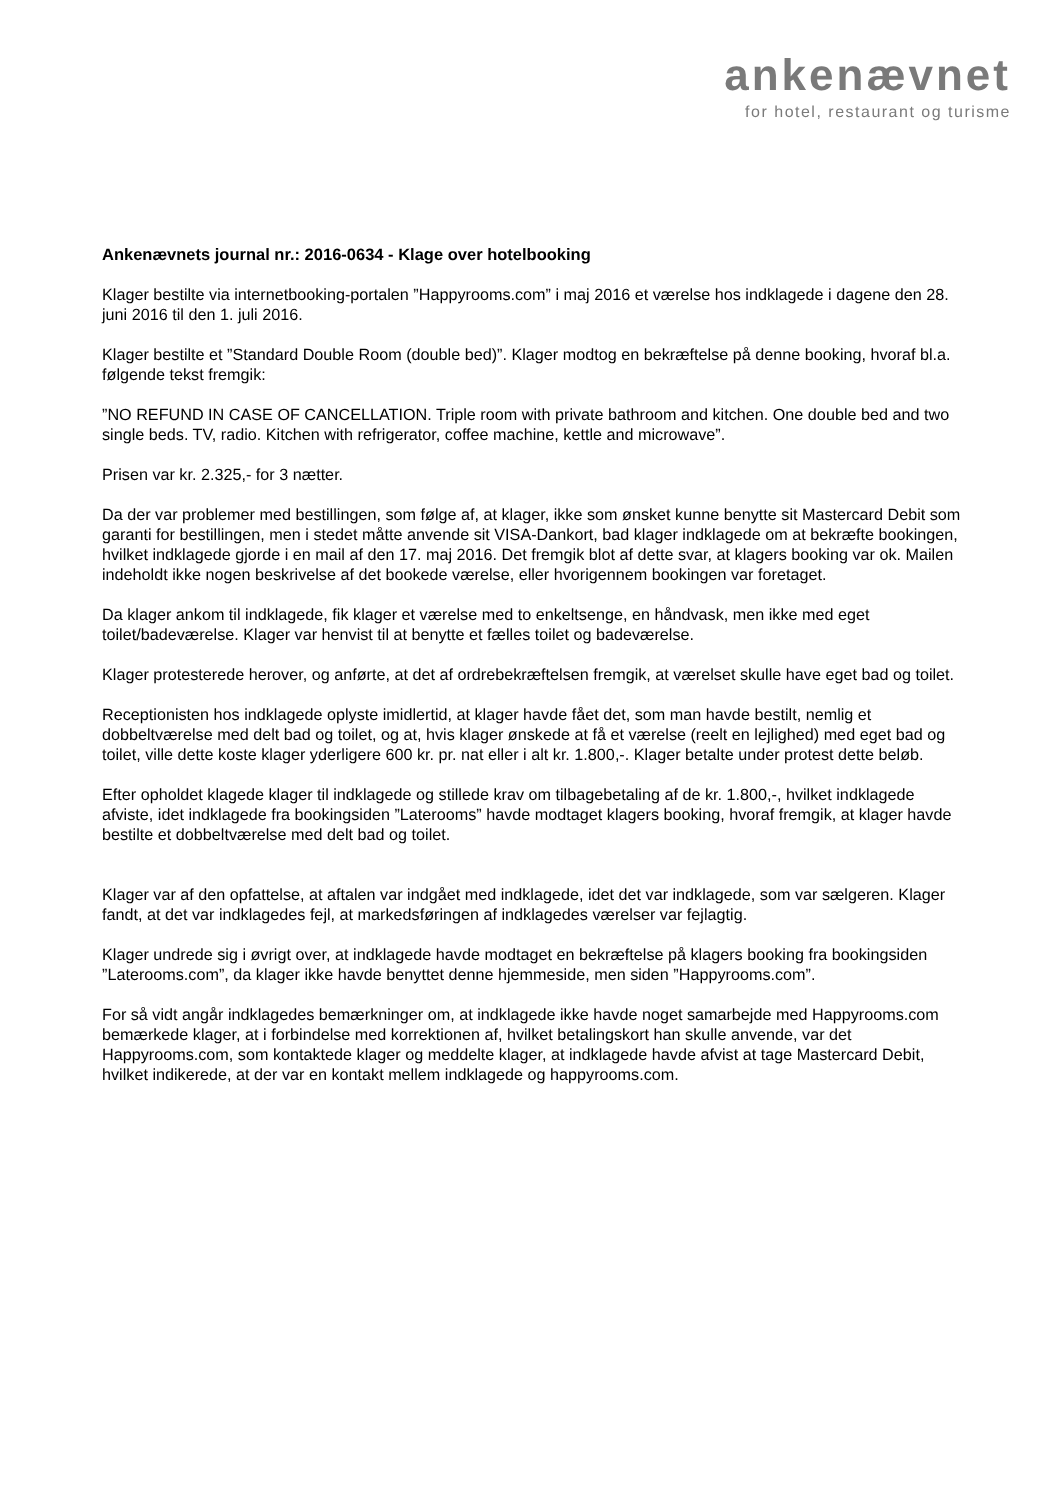ankenævnet
for hotel, restaurant og turisme
Ankenævnets journal nr.: 2016-0634 - Klage over hotelbooking
Klager bestilte via internetbooking-portalen ”Happyrooms.com” i maj 2016 et værelse hos indklagede i dagene den 28. juni 2016 til den 1. juli 2016.
Klager bestilte et ”Standard Double Room (double bed)”. Klager modtog en bekræftelse på denne booking, hvoraf bl.a. følgende tekst fremgik:
”NO REFUND IN CASE OF CANCELLATION. Triple room with private bathroom and kitchen. One double bed and two single beds. TV, radio. Kitchen with refrigerator, coffee machine, kettle and microwave”.
Prisen var kr. 2.325,- for 3 nætter.
Da der var problemer med bestillingen, som følge af, at klager, ikke som ønsket kunne benytte sit Mastercard Debit som garanti for bestillingen, men i stedet måtte anvende sit VISA-Dankort, bad klager indklagede om at bekræfte bookingen, hvilket indklagede gjorde i en mail af den 17. maj 2016. Det fremgik blot af dette svar, at klagers booking var ok. Mailen indeholdt ikke nogen beskrivelse af det bookede værelse, eller hvorigennem bookingen var foretaget.
Da klager ankom til indklagede, fik klager et værelse med to enkeltsenge, en håndvask, men ikke med eget toilet/badeværelse. Klager var henvist til at benytte et fælles toilet og badeværelse.
Klager protesterede herover, og anførte, at det af ordrebekræftelsen fremgik, at værelset skulle have eget bad og toilet.
Receptionisten hos indklagede oplyste imidlertid, at klager havde fået det, som man havde bestilt, nemlig et dobbeltværelse med delt bad og toilet, og at, hvis klager ønskede at få et værelse (reelt en lejlighed) med eget bad og toilet, ville dette koste klager yderligere 600 kr. pr. nat eller i alt kr. 1.800,-. Klager betalte under protest dette beløb.
Efter opholdet klagede klager til indklagede og stillede krav om tilbagebetaling af de kr. 1.800,-, hvilket indklagede afviste, idet indklagede fra bookingsiden ”Laterooms” havde modtaget klagers booking, hvoraf fremgik, at klager havde bestilte et dobbeltværelse med delt bad og toilet.
Klager var af den opfattelse, at aftalen var indgået med indklagede, idet det var indklagede, som var sælgeren. Klager fandt, at det var indklagedes fejl, at markedsføringen af indklagedes værelser var fejlagtig.
Klager undrede sig i øvrigt over, at indklagede havde modtaget en bekræftelse på klagers booking fra bookingsiden ”Laterooms.com”, da klager ikke havde benyttet denne hjemmeside, men siden ”Happyrooms.com”.
For så vidt angår indklagedes bemærkninger om, at indklagede ikke havde noget samarbejde med Happyrooms.com bemærkede klager, at i forbindelse med korrektionen af, hvilket betalingskort han skulle anvende, var det Happyrooms.com, som kontaktede klager og meddelte klager, at indklagede havde afvist at tage Mastercard Debit, hvilket indikerede, at der var en kontakt mellem indklagede og happyrooms.com.